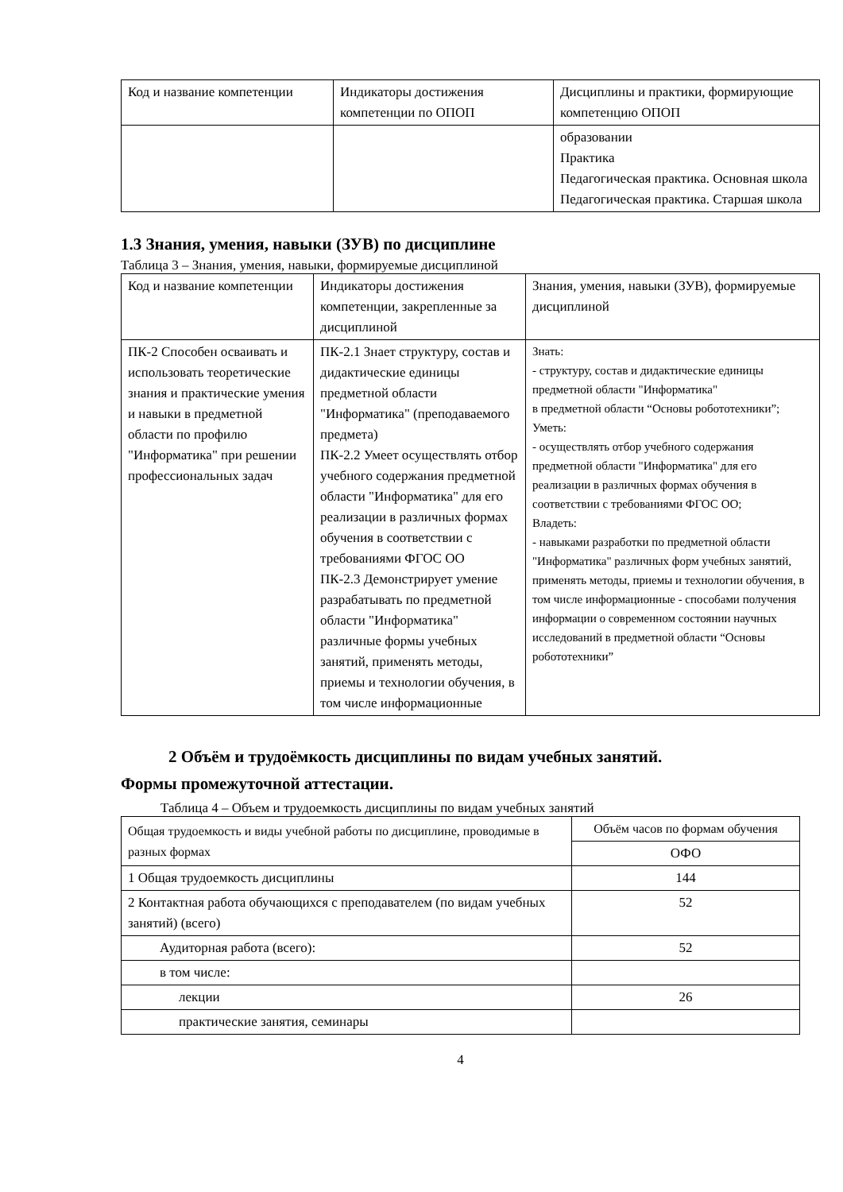| Код и название компетенции | Индикаторы достижения компетенции по ОПОП | Дисциплины и практики, формирующие компетенцию ОПОП |
| --- | --- | --- |
| | | образовании Практика Педагогическая практика. Основная школа Педагогическая практика. Старшая школа |
1.3 Знания, умения, навыки (ЗУВ) по дисциплине
Таблица 3 – Знания, умения, навыки, формируемые дисциплиной
| Код и название компетенции | Индикаторы достижения компетенции, закрепленные за дисциплиной | Знания, умения, навыки (ЗУВ), формируемые дисциплиной |
| --- | --- | --- |
| ПК-2 Способен осваивать и использовать теоретические знания и практические умения и навыки в предметной области по профилю "Информатика" при решении профессиональных задач | ПК-2.1 Знает структуру, состав и дидактические единицы предметной области "Информатика" (преподаваемого предмета) ПК-2.2 Умеет осуществлять отбор учебного содержания предметной области "Информатика" для его реализации в различных формах обучения в соответствии с требованиями ФГОС ОО ПК-2.3 Демонстрирует умение разрабатывать по предметной области "Информатика" различные формы учебных занятий, применять методы, приемы и технологии обучения, в том числе информационные | Знать: - структуру, состав и дидактические единицы предметной области "Информатика" в предметной области “Основы робототехники”; Уметь: - осуществлять отбор учебного содержания предметной области "Информатика" для его реализации в различных формах обучения в соответствии с требованиями ФГОС ОО; Владеть: - навыками разработки по предметной области "Информатика" различных форм учебных занятий, применять методы, приемы и технологии обучения, в том числе информационные - способами получения информации о современном состоянии научных исследований в предметной области “Основы робототехники” |
2 Объём и трудоёмкость дисциплины по видам учебных занятий.
Формы промежуточной аттестации.
Таблица 4 – Объем и трудоемкость дисциплины по видам учебных занятий
| Общая трудоемкость и виды учебной работы по дисциплине, проводимые в разных формах | Объём часов по формам обучения |
| | ОФО |
| 1 Общая трудоемкость дисциплины | 144 |
| 2 Контактная работа обучающихся с преподавателем (по видам учебных занятий) (всего) | 52 |
| Аудиторная работа (всего): | 52 |
| в том числе: | |
| лекции | 26 |
| практические занятия, семинары | |
4